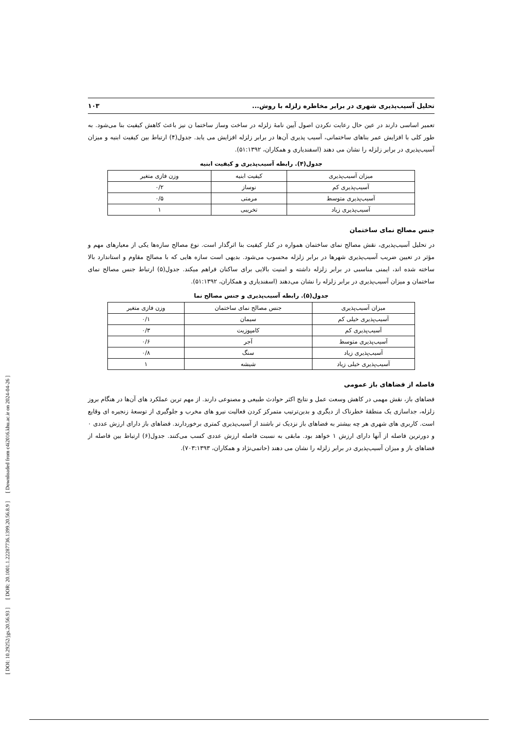[ DOI: 10.29252/jgs.20.56.93 ] [ DOR: 20.1001.1.22287736.1399.20.56.8.9 ] [ Downloaded from c4i2016.khu.ac.ir on 2024-04-26 ]
تحلیل آسیب‌پذیری شهری در برابر مخاطره زلزله با روش... ۱۰۳
تعمیر اساسی دارند در عین حال رعایت نکردن اصول آیین نامۀ زلزله در ساخت وساز ساختما ن نیز باعث کاهش کیفیت بنا می‌شود. به طور کلی با افزایش عمر بناهای ساختمانی، آسیب پذیری آن‌ها در برابر زلزله افزایش می یابد. جدول(۴) ارتباط بین کیفیت ابنیه و میزان آسیب‌پذیری در برابر زلزله را نشان می دهند (اسفندیاری و همکاران، ۵۱:۱۳۹۲).
جدول(۴). رابطه آسیب‌پذیری و کیفیت ابنیه
| میزان آسیب‌پذیری | کیفیت ابنیه | وزن فازی متغیر |
| --- | --- | --- |
| آسیب‌پذیری کم | نوساز | ۰/۲ |
| آسیب‌پذیری متوسط | مرمتی | ۰/۵ |
| آسیب‌پذیری زیاد | تخریبی | ۱ |
جنس مصالح نمای ساختمان
در تحلیل آسیب‌پذیری، نقش مصالح نمای ساختمان همواره در کنار کیفیت بنا اثرگذار است. نوع مصالح سازه‌ها یکی از معیارهای مهم و مؤثر در تعیین ضریب آسیب‌پذیری شهرها در برابر زلزله محسوب می‌شود. بدیهی است سازه هایی که با مصالح مقاوم و استاندارد بالا ساخته شده اند، ایمنی مناسبی در برابر زلزله داشته و امنیت بالایی برای ساکنان فراهم میکند. جدول(۵) ارتباط جنس مصالح نمای ساختمان و میزان آسیب‌پذیری در برابر زلزله را نشان می‌دهند (اسفندیاری و همکاران، ۵۱:۱۳۹۲).
جدول(۵). رابطه آسیب‌پذیری و جنس مصالح نما
| میزان آسیب‌پذیری | جنس مصالح نمای ساختمان | وزن فازی متغیر |
| --- | --- | --- |
| آسیب‌پذیری خیلی کم | سیمان | ۰/۱ |
| آسیب‌پذیری کم | کامپوزیت | ۰/۳ |
| آسیب‌پذیری متوسط | آجر | ۰/۶ |
| آسیب‌پذیری زیاد | سنگ | ۰/۸ |
| آسیب‌پذیری خیلی زیاد | شیشه | ۱ |
فاصله از فضاهای باز عمومی
فضاهای باز، نقش مهمی در کاهش وسعت عمل و نتایج اکثر حوادث طبیعی و مصنوعی دارند. از مهم ترین عملکرد های آن‌ها در هنگام بروز زلزله، جداسازی یک منطقۀ خطرناک از دیگری و بدین‌ترتیب متمرکز کردن فعالیت نیرو های مخرب و جلوگیری از توسعۀ زنجیره ای وقایع است. کاربری های شهری هر چه بیشتر به فضاهای باز نزدیک تر باشند از آسیب‌پذیری کمتری برخوردارند. فضاهای باز دارای ارزش عددی ۰ و دورترین فاصله از آنها دارای ارزش ۱ خواهد بود. مابقی به نسبت فاصله ارزش عددی کسب می‌کنند. جدول(۶) ارتباط بین فاصله از فضاهای باز و میزان آسیب‌پذیری در برابر زلزله را نشان می دهند (حاتمی‌نژاد و همکاران، ۷۰۳:۱۳۹۳).